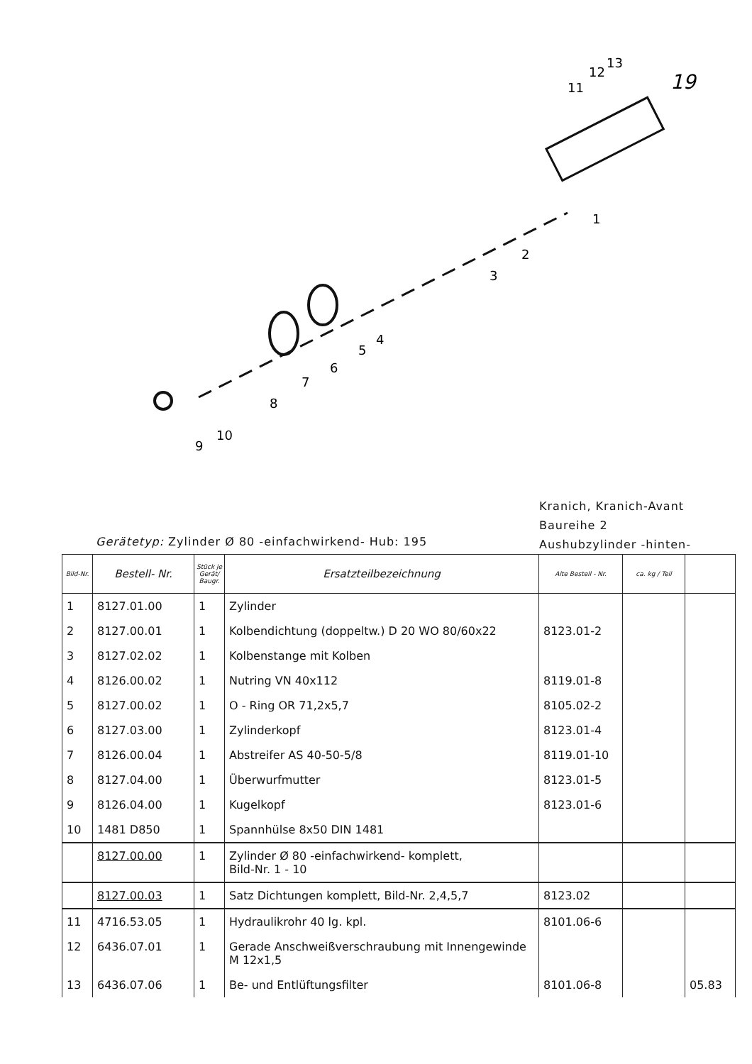19
1
2
3
4
5
6
7
8
9
10
11
12
13
Kranich, Kranich-Avant
Baureihe 2
Aushubzylinder -hinten-
Gerätetyp: Zylinder Ø 80 -einfachwirkend- Hub: 195
| Bild-Nr. | Bestell- Nr. | Stück je Gerät/ Baugr. | Ersatzteilbezeichnung | Alte Bestell - Nr. | ca. kg / Teil | |
| --- | --- | --- | --- | --- | --- | --- |
| 1 | 8127.01.00 | 1 | Zylinder | | | |
| 2 | 8127.00.01 | 1 | Kolbendichtung (doppeltw.) D 20 WO 80/60x22 | 8123.01-2 | | |
| 3 | 8127.02.02 | 1 | Kolbenstange mit Kolben | | | |
| 4 | 8126.00.02 | 1 | Nutring VN 40x112 | 8119.01-8 | | |
| 5 | 8127.00.02 | 1 | O - Ring OR 71,2x5,7 | 8105.02-2 | | |
| 6 | 8127.03.00 | 1 | Zylinderkopf | 8123.01-4 | | |
| 7 | 8126.00.04 | 1 | Abstreifer AS 40-50-5/8 | 8119.01-10 | | |
| 8 | 8127.04.00 | 1 | Überwurfmutter | 8123.01-5 | | |
| 9 | 8126.04.00 | 1 | Kugelkopf | 8123.01-6 | | |
| 10 | 1481 D850 | 1 | Spannhülse 8x50 DIN 1481 | | | |
| | 8127.00.00 | 1 | Zylinder Ø 80 -einfachwirkend- komplett, Bild-Nr. 1 - 10 | | | |
| | 8127.00.03 | 1 | Satz Dichtungen komplett, Bild-Nr. 2,4,5,7 | 8123.02 | | |
| 11 | 4716.53.05 | 1 | Hydraulikrohr 40 lg. kpl. | 8101.06-6 | | |
| 12 | 6436.07.01 | 1 | Gerade Anschweißverschraubung mit Innengewinde M 12x1,5 | | | |
| 13 | 6436.07.06 | 1 | Be- und Entlüftungsfilter | 8101.06-8 | | 05.83 |